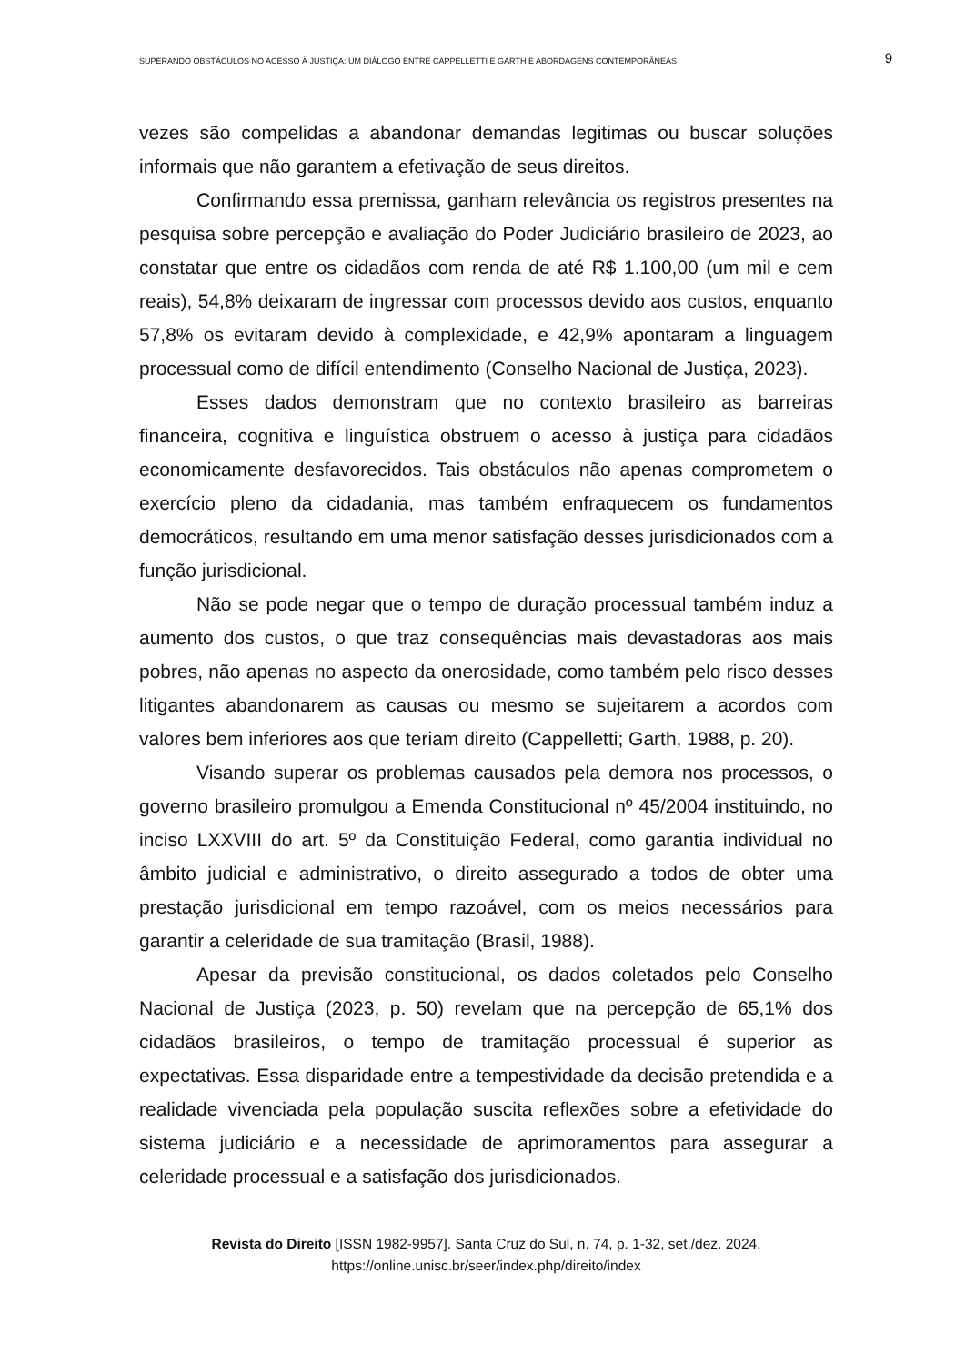SUPERANDO OBSTÁCULOS NO ACESSO À JUSTIÇA: UM DIÁLOGO ENTRE CAPPELLETTI E GARTH E ABORDAGENS CONTEMPORÂNEAS 9
vezes são compelidas a abandonar demandas legitimas ou buscar soluções informais que não garantem a efetivação de seus direitos.
Confirmando essa premissa, ganham relevância os registros presentes na pesquisa sobre percepção e avaliação do Poder Judiciário brasileiro de 2023, ao constatar que entre os cidadãos com renda de até R$ 1.100,00 (um mil e cem reais), 54,8% deixaram de ingressar com processos devido aos custos, enquanto 57,8% os evitaram devido à complexidade, e 42,9% apontaram a linguagem processual como de difícil entendimento (Conselho Nacional de Justiça, 2023).
Esses dados demonstram que no contexto brasileiro as barreiras financeira, cognitiva e linguística obstruem o acesso à justiça para cidadãos economicamente desfavorecidos. Tais obstáculos não apenas comprometem o exercício pleno da cidadania, mas também enfraquecem os fundamentos democráticos, resultando em uma menor satisfação desses jurisdicionados com a função jurisdicional.
Não se pode negar que o tempo de duração processual também induz a aumento dos custos, o que traz consequências mais devastadoras aos mais pobres, não apenas no aspecto da onerosidade, como também pelo risco desses litigantes abandonarem as causas ou mesmo se sujeitarem a acordos com valores bem inferiores aos que teriam direito (Cappelletti; Garth, 1988, p. 20).
Visando superar os problemas causados pela demora nos processos, o governo brasileiro promulgou a Emenda Constitucional nº 45/2004 instituindo, no inciso LXXVIII do art. 5º da Constituição Federal, como garantia individual no âmbito judicial e administrativo, o direito assegurado a todos de obter uma prestação jurisdicional em tempo razoável, com os meios necessários para garantir a celeridade de sua tramitação (Brasil, 1988).
Apesar da previsão constitucional, os dados coletados pelo Conselho Nacional de Justiça (2023, p. 50) revelam que na percepção de 65,1% dos cidadãos brasileiros, o tempo de tramitação processual é superior as expectativas. Essa disparidade entre a tempestividade da decisão pretendida e a realidade vivenciada pela população suscita reflexões sobre a efetividade do sistema judiciário e a necessidade de aprimoramentos para assegurar a celeridade processual e a satisfação dos jurisdicionados.
Revista do Direito [ISSN 1982-9957]. Santa Cruz do Sul, n. 74, p. 1-32, set./dez. 2024.
https://online.unisc.br/seer/index.php/direito/index